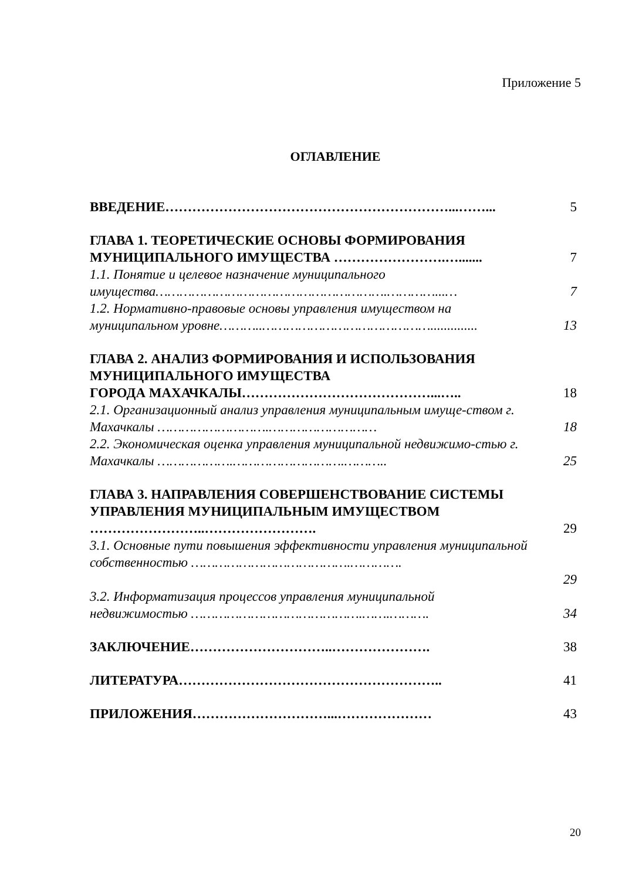Приложение 5
ОГЛАВЛЕНИЕ
| ВВЕДЕНИЕ………………………………………………………...……... | 5 |
| ГЛАВА 1. ТЕОРЕТИЧЕСКИЕ ОСНОВЫ ФОРМИРОВАНИЯ МУНИЦИПАЛЬНОГО ИМУЩЕСТВА …………………….…....... | 7 |
| 1.1. Понятие и целевое назначение муниципального имущества………………………………………………….…………...… | 7 |
| 1.2. Нормативно-правовые основы управления имуществом на муниципальном уровне………..…………………………………….............. | 13 |
| ГЛАВА 2. АНАЛИЗ ФОРМИРОВАНИЯ И ИСПОЛЬЗОВАНИЯ МУНИЦИПАЛЬНОГО ИМУЩЕСТВА ГОРОДА МАХАЧКАЛЫ……………………………………...….. | 18 |
| 2.1. Организационный анализ управления муниципальным имуще-ством г. Махачкалы ……………………….……………………… | 18 |
| 2.2. Экономическая оценка управления муниципальной недвижимо-стью г. Махачкалы ……………….……………………….……….. | 25 |
| ГЛАВА 3. НАПРАВЛЕНИЯ СОВЕРШЕНСТВОВАНИЕ СИСТЕМЫ УПРАВЛЕНИЯ МУНИЦИПАЛЬНЫМ ИМУЩЕСТВОМ ……………………..……………………. | 29 |
| 3.1. Основные пути повышения эффективности управления муниципальной собственностью ………………………………….…………. | 29 |
| 3.2. Информатизация процессов управления муниципальной недвижимостью …………………………………….…….………. | 34 |
| ЗАКЛЮЧЕНИЕ…………………………..…………………. | 38 |
| ЛИТЕРАТУРА………………………………………………….. | 41 |
| ПРИЛОЖЕНИЯ…………………………...………………… | 43 |
20